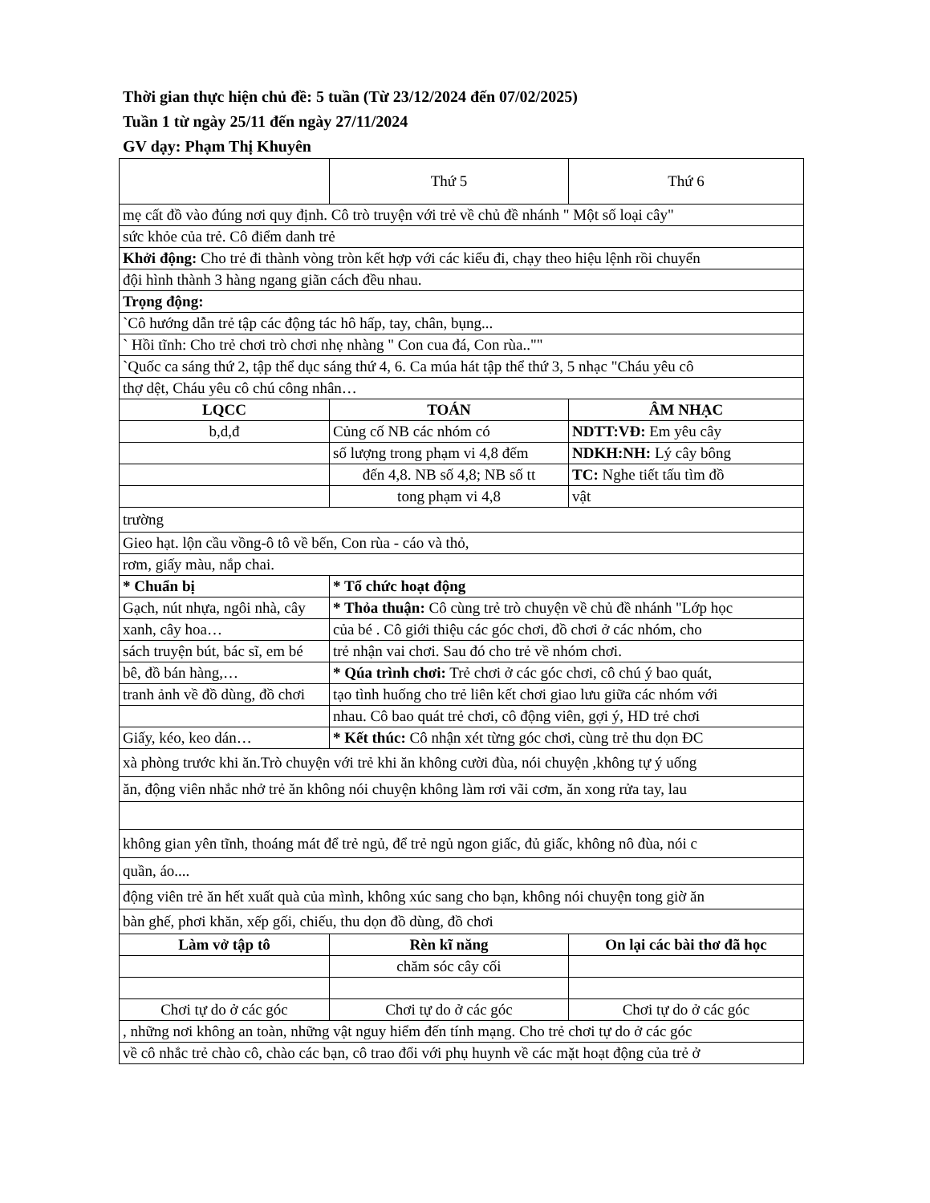Thời gian thực hiện chủ đề: 5 tuần (Từ 23/12/2024 đến 07/02/2025)
Tuần 1 từ ngày 25/11 đến ngày 27/11/2024
GV dạy: Phạm Thị Khuyên
| | Thứ 5 | Thứ 6 |
| mẹ cất đồ vào đúng nơi quy định. Cô trò truyện với trẻ về chủ đề nhánh " Một số loại cây" | | |
| sức khỏe của trẻ. Cô điểm danh trẻ | | |
| Khởi động: Cho trẻ đi thành vòng tròn kết hợp với các kiểu đi, chạy theo hiệu lệnh rồi chuyển | | |
| đội hình thành 3 hàng ngang giãn cách đều nhau. | | |
| Trọng động: | | |
| `Cô hướng dẫn trẻ tập các động tác hô hấp, tay, chân, bụng... | | |
| ` Hồi tĩnh: Cho trẻ chơi trò chơi nhẹ nhàng " Con cua đá, Con rùa.."" | | |
| `Quốc ca sáng thứ 2, tập thể dục sáng thứ 4, 6. Ca múa hát tập thể thứ 3, 5 nhạc "Cháu yêu cô | | |
| thợ dệt, Cháu yêu cô chú công nhân… | | |
| LQCC | TOÁN | ÂM NHẠC |
| b,d,đ | Củng cố NB các nhóm có | NDTT:VĐ: Em yêu cây |
| | số lượng trong phạm vi 4,8 đếm | NDKH:NH: Lý cây bông |
| | đến 4,8. NB số 4,8; NB số tt | TC: Nghe tiết tấu tìm đồ |
| | tong phạm vi 4,8 | vật |
| trường | | |
| Gieo hạt. lộn cầu vồng-ô tô về bến, Con rùa - cáo và thỏ, | | |
| rơm, giấy màu, nắp chai. | | |
| * Chuẩn bị | * Tổ chức hoạt động | |
| Gạch, nút nhựa, ngôi nhà, cây | * Thỏa thuận: Cô cùng trẻ trò chuyện về chủ đề nhánh "Lớp học | |
| xanh, cây hoa… | của bé . Cô giới thiệu các góc chơi, đồ chơi ở các nhóm, cho | |
| sách truyện bút, bác sĩ, em bé | trẻ nhận vai chơi. Sau đó cho trẻ về nhóm chơi. | |
| bê, đồ bán hàng,… | * Qúa trình chơi: Trẻ chơi ở các góc chơi, cô chú ý bao quát, | |
| tranh ảnh về đồ dùng, đồ chơi | tạo tình huống cho trẻ liên kết chơi giao lưu giữa các nhóm với | |
| | nhau. Cô bao quát trẻ chơi, cô động viên, gợi ý, HD trẻ chơi | |
| Giấy, kéo, keo dán… | * Kết thúc: Cô nhận xét từng góc chơi, cùng trẻ thu dọn ĐC | |
| xà phòng trước khi ăn.Trò chuyện với trẻ khi ăn không cười đùa, nói chuyện ,không tự ý uống | | |
| ăn, động viên nhắc nhở trẻ ăn không nói chuyện không làm rơi vãi cơm, ăn xong rửa tay, lau | | |
| không gian yên tĩnh, thoáng mát để trẻ ngủ, để trẻ ngủ ngon giấc, đủ giấc, không nô đùa, nói c | | |
| quần, áo.... | | |
| động viên trẻ ăn hết xuất quà của mình, không xúc sang cho bạn, không nói chuyện tong giờ ăn | | |
| bàn ghế, phơi khăn, xếp gối, chiếu, thu dọn đồ dùng, đồ chơi | | |
| Làm vở tập tô | Rèn kĩ năng | On lại các bài thơ đã học |
| | chăm sóc cây cối | |
| Chơi tự do ở các góc | Chơi tự do ở các góc | Chơi tự do ở các góc |
| , những nơi không an toàn, những vật nguy hiểm đến tính mạng. Cho trẻ chơi tự do ở các góc | | |
| về cô nhắc trẻ chào cô, chào các bạn, cô trao đổi với phụ huynh về các mặt hoạt động của trẻ ở | | |